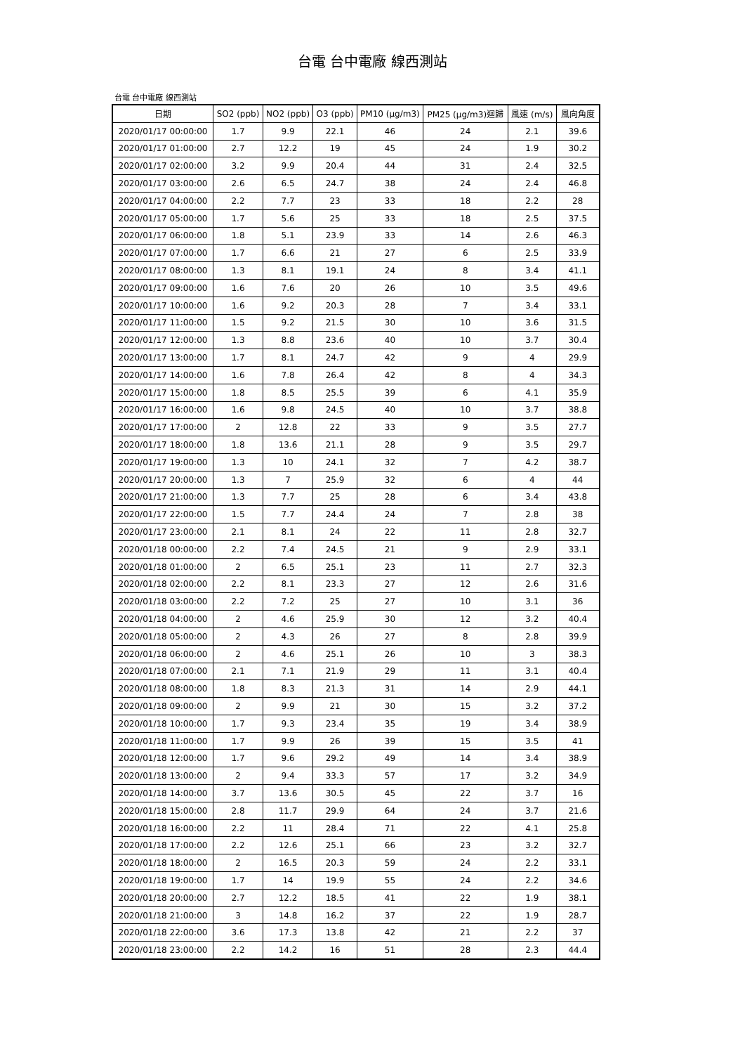台電 台中電廠 線西測站
台電 台中電廠 線西測站
| 日期 | SO2 (ppb) | NO2 (ppb) | O3 (ppb) | PM10 (μg/m3) | PM25 (μg/m3)迴歸 | 風速 (m/s) | 風向角度 |
| --- | --- | --- | --- | --- | --- | --- | --- |
| 2020/01/17 00:00:00 | 1.7 | 9.9 | 22.1 | 46 | 24 | 2.1 | 39.6 |
| 2020/01/17 01:00:00 | 2.7 | 12.2 | 19 | 45 | 24 | 1.9 | 30.2 |
| 2020/01/17 02:00:00 | 3.2 | 9.9 | 20.4 | 44 | 31 | 2.4 | 32.5 |
| 2020/01/17 03:00:00 | 2.6 | 6.5 | 24.7 | 38 | 24 | 2.4 | 46.8 |
| 2020/01/17 04:00:00 | 2.2 | 7.7 | 23 | 33 | 18 | 2.2 | 28 |
| 2020/01/17 05:00:00 | 1.7 | 5.6 | 25 | 33 | 18 | 2.5 | 37.5 |
| 2020/01/17 06:00:00 | 1.8 | 5.1 | 23.9 | 33 | 14 | 2.6 | 46.3 |
| 2020/01/17 07:00:00 | 1.7 | 6.6 | 21 | 27 | 6 | 2.5 | 33.9 |
| 2020/01/17 08:00:00 | 1.3 | 8.1 | 19.1 | 24 | 8 | 3.4 | 41.1 |
| 2020/01/17 09:00:00 | 1.6 | 7.6 | 20 | 26 | 10 | 3.5 | 49.6 |
| 2020/01/17 10:00:00 | 1.6 | 9.2 | 20.3 | 28 | 7 | 3.4 | 33.1 |
| 2020/01/17 11:00:00 | 1.5 | 9.2 | 21.5 | 30 | 10 | 3.6 | 31.5 |
| 2020/01/17 12:00:00 | 1.3 | 8.8 | 23.6 | 40 | 10 | 3.7 | 30.4 |
| 2020/01/17 13:00:00 | 1.7 | 8.1 | 24.7 | 42 | 9 | 4 | 29.9 |
| 2020/01/17 14:00:00 | 1.6 | 7.8 | 26.4 | 42 | 8 | 4 | 34.3 |
| 2020/01/17 15:00:00 | 1.8 | 8.5 | 25.5 | 39 | 6 | 4.1 | 35.9 |
| 2020/01/17 16:00:00 | 1.6 | 9.8 | 24.5 | 40 | 10 | 3.7 | 38.8 |
| 2020/01/17 17:00:00 | 2 | 12.8 | 22 | 33 | 9 | 3.5 | 27.7 |
| 2020/01/17 18:00:00 | 1.8 | 13.6 | 21.1 | 28 | 9 | 3.5 | 29.7 |
| 2020/01/17 19:00:00 | 1.3 | 10 | 24.1 | 32 | 7 | 4.2 | 38.7 |
| 2020/01/17 20:00:00 | 1.3 | 7 | 25.9 | 32 | 6 | 4 | 44 |
| 2020/01/17 21:00:00 | 1.3 | 7.7 | 25 | 28 | 6 | 3.4 | 43.8 |
| 2020/01/17 22:00:00 | 1.5 | 7.7 | 24.4 | 24 | 7 | 2.8 | 38 |
| 2020/01/17 23:00:00 | 2.1 | 8.1 | 24 | 22 | 11 | 2.8 | 32.7 |
| 2020/01/18 00:00:00 | 2.2 | 7.4 | 24.5 | 21 | 9 | 2.9 | 33.1 |
| 2020/01/18 01:00:00 | 2 | 6.5 | 25.1 | 23 | 11 | 2.7 | 32.3 |
| 2020/01/18 02:00:00 | 2.2 | 8.1 | 23.3 | 27 | 12 | 2.6 | 31.6 |
| 2020/01/18 03:00:00 | 2.2 | 7.2 | 25 | 27 | 10 | 3.1 | 36 |
| 2020/01/18 04:00:00 | 2 | 4.6 | 25.9 | 30 | 12 | 3.2 | 40.4 |
| 2020/01/18 05:00:00 | 2 | 4.3 | 26 | 27 | 8 | 2.8 | 39.9 |
| 2020/01/18 06:00:00 | 2 | 4.6 | 25.1 | 26 | 10 | 3 | 38.3 |
| 2020/01/18 07:00:00 | 2.1 | 7.1 | 21.9 | 29 | 11 | 3.1 | 40.4 |
| 2020/01/18 08:00:00 | 1.8 | 8.3 | 21.3 | 31 | 14 | 2.9 | 44.1 |
| 2020/01/18 09:00:00 | 2 | 9.9 | 21 | 30 | 15 | 3.2 | 37.2 |
| 2020/01/18 10:00:00 | 1.7 | 9.3 | 23.4 | 35 | 19 | 3.4 | 38.9 |
| 2020/01/18 11:00:00 | 1.7 | 9.9 | 26 | 39 | 15 | 3.5 | 41 |
| 2020/01/18 12:00:00 | 1.7 | 9.6 | 29.2 | 49 | 14 | 3.4 | 38.9 |
| 2020/01/18 13:00:00 | 2 | 9.4 | 33.3 | 57 | 17 | 3.2 | 34.9 |
| 2020/01/18 14:00:00 | 3.7 | 13.6 | 30.5 | 45 | 22 | 3.7 | 16 |
| 2020/01/18 15:00:00 | 2.8 | 11.7 | 29.9 | 64 | 24 | 3.7 | 21.6 |
| 2020/01/18 16:00:00 | 2.2 | 11 | 28.4 | 71 | 22 | 4.1 | 25.8 |
| 2020/01/18 17:00:00 | 2.2 | 12.6 | 25.1 | 66 | 23 | 3.2 | 32.7 |
| 2020/01/18 18:00:00 | 2 | 16.5 | 20.3 | 59 | 24 | 2.2 | 33.1 |
| 2020/01/18 19:00:00 | 1.7 | 14 | 19.9 | 55 | 24 | 2.2 | 34.6 |
| 2020/01/18 20:00:00 | 2.7 | 12.2 | 18.5 | 41 | 22 | 1.9 | 38.1 |
| 2020/01/18 21:00:00 | 3 | 14.8 | 16.2 | 37 | 22 | 1.9 | 28.7 |
| 2020/01/18 22:00:00 | 3.6 | 17.3 | 13.8 | 42 | 21 | 2.2 | 37 |
| 2020/01/18 23:00:00 | 2.2 | 14.2 | 16 | 51 | 28 | 2.3 | 44.4 |